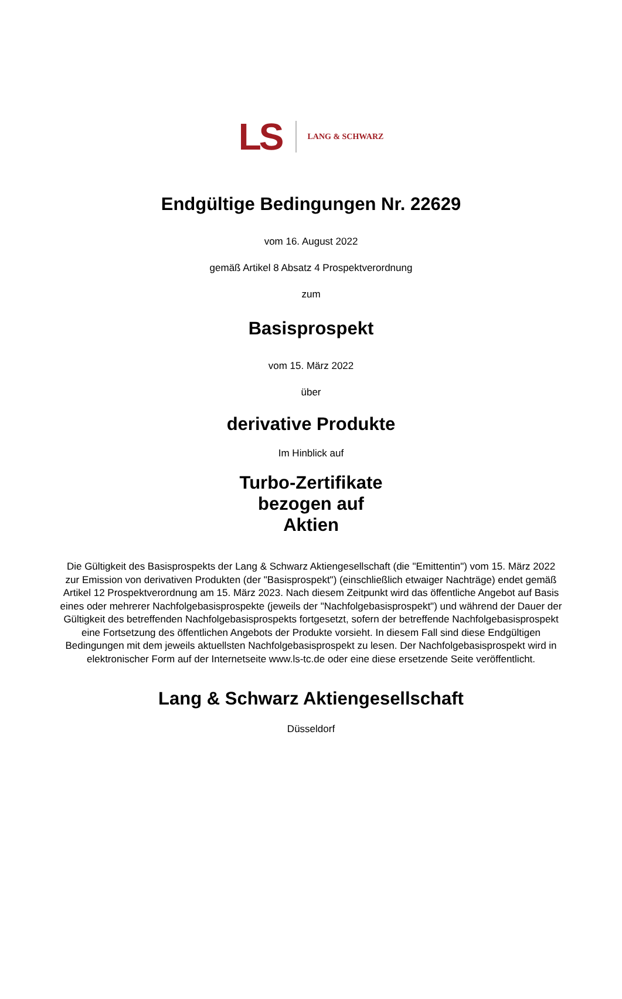LS LANG & SCHWARZ
Endgültige Bedingungen Nr. 22629
vom 16. August 2022
gemäß Artikel 8 Absatz 4 Prospektverordnung
zum
Basisprospekt
vom 15. März 2022
über
derivative Produkte
Im Hinblick auf
Turbo-Zertifikate
bezogen auf
Aktien
Die Gültigkeit des Basisprospekts der Lang & Schwarz Aktiengesellschaft (die "Emittentin") vom 15. März 2022 zur Emission von derivativen Produkten (der "Basisprospekt") (einschließlich etwaiger Nachträge) endet gemäß Artikel 12 Prospektverordnung am 15. März 2023. Nach diesem Zeitpunkt wird das öffentliche Angebot auf Basis eines oder mehrerer Nachfolgebasisprospekte (jeweils der "Nachfolgebasisprospekt") und während der Dauer der Gültigkeit des betreffenden Nachfolgebasisprospekts fortgesetzt, sofern der betreffende Nachfolgebasisprospekt eine Fortsetzung des öffentlichen Angebots der Produkte vorsieht. In diesem Fall sind diese Endgültigen Bedingungen mit dem jeweils aktuellsten Nachfolgebasisprospekt zu lesen. Der Nachfolgebasisprospekt wird in elektronischer Form auf der Internetseite www.ls-tc.de oder eine diese ersetzende Seite veröffentlicht.
Lang & Schwarz Aktiengesellschaft
Düsseldorf